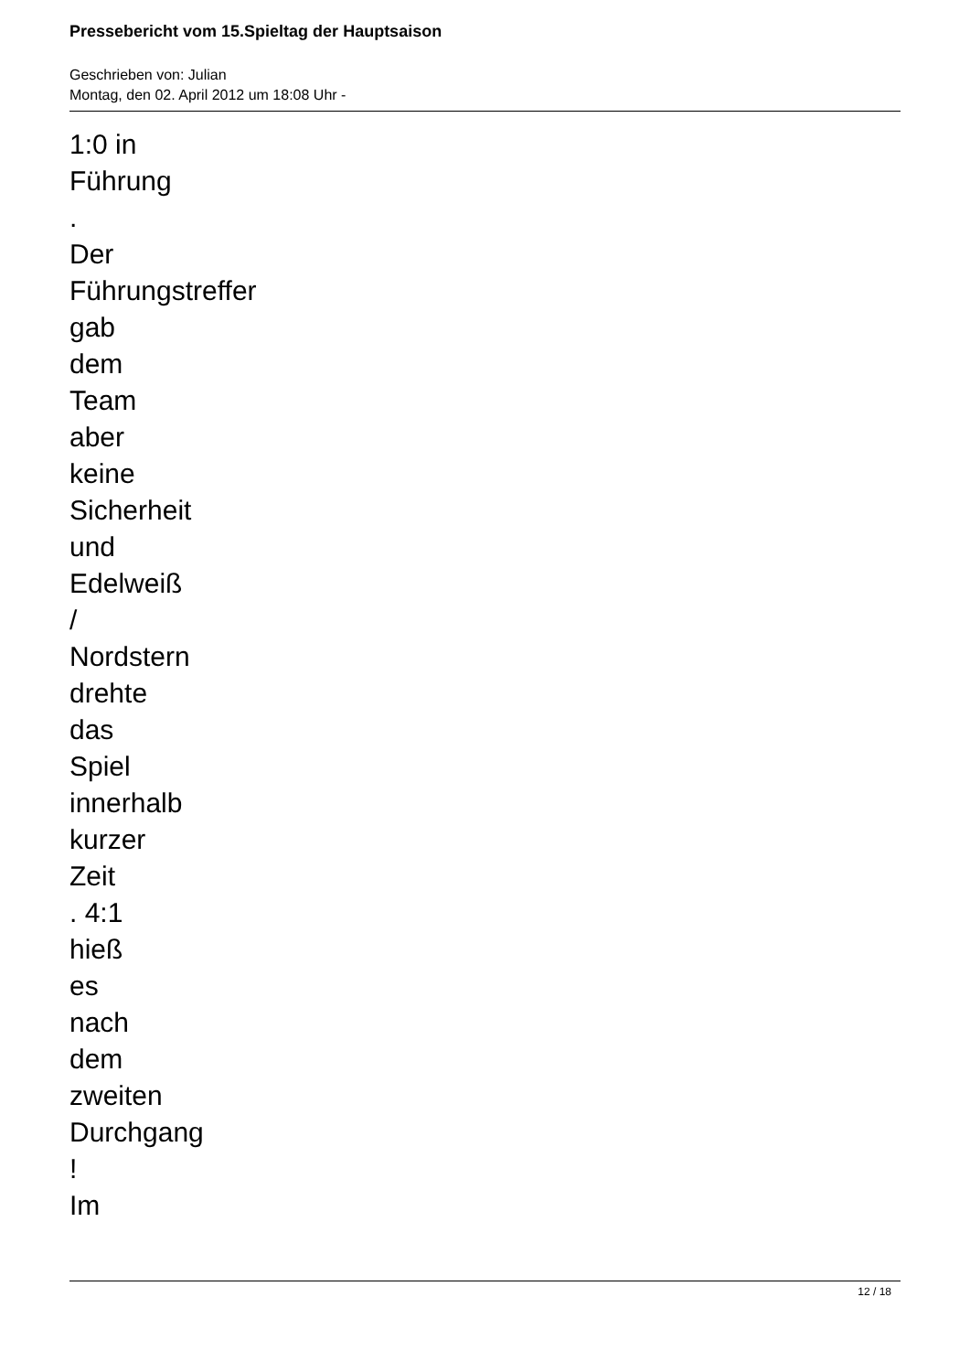Pressebericht vom 15.Spieltag der Hauptsaison
Geschrieben von: Julian
Montag, den 02. April 2012 um 18:08 Uhr -
1:0 in
Führung
.
Der
Führungstreffer
gab
dem
Team
aber
keine
Sicherheit
und
Edelweiß
/
Nordstern
drehte
das
Spiel
innerhalb
kurzer
Zeit
. 4:1
hieß
es
nach
dem
zweiten
Durchgang
!
Im
12 / 18